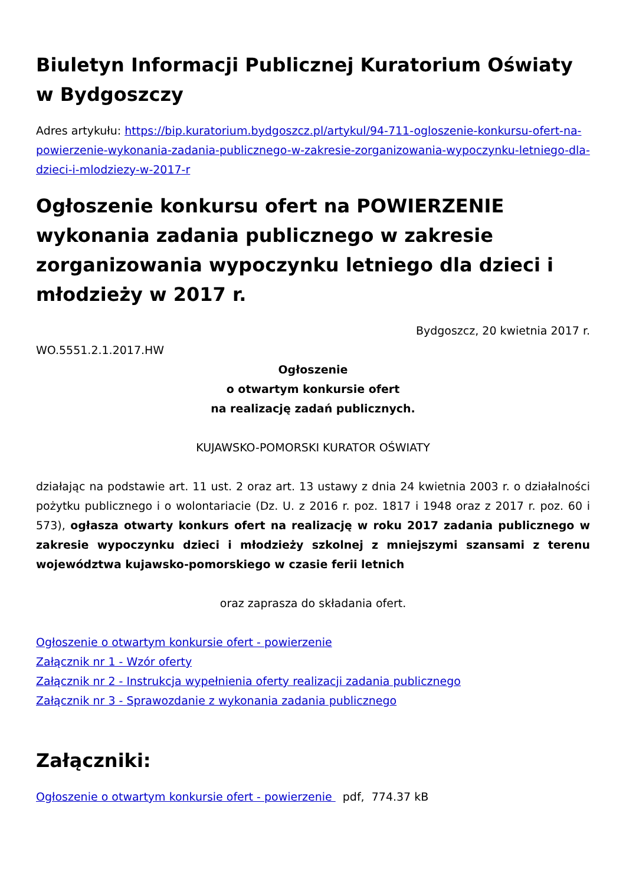Biuletyn Informacji Publicznej Kuratorium Oświaty w Bydgoszczy
Adres artykułu: https://bip.kuratorium.bydgoszcz.pl/artykul/94-711-ogloszenie-konkursu-ofert-na-powierzenie-wykonania-zadania-publicznego-w-zakresie-zorganizowania-wypoczynku-letniego-dla-dzieci-i-mlodziezy-w-2017-r
Ogłoszenie konkursu ofert na POWIERZENIE wykonania zadania publicznego w zakresie zorganizowania wypoczynku letniego dla dzieci i młodzieży w 2017 r.
Bydgoszcz, 20 kwietnia 2017 r.
WO.5551.2.1.2017.HW
Ogłoszenie
o otwartym konkursie ofert
na realizację zadań publicznych.
KUJAWSKO-POMORSKI KURATOR OŚWIATY
działając na podstawie art. 11 ust. 2 oraz art. 13 ustawy z dnia 24 kwietnia 2003 r. o działalności pożytku publicznego i o wolontariacie (Dz. U. z 2016 r. poz. 1817 i 1948 oraz z 2017 r. poz. 60 i 573), ogłasza otwarty konkurs ofert na realizację w roku 2017 zadania publicznego w zakresie wypoczynku dzieci i młodzieży szkolnej z mniejszymi szansami z terenu województwa kujawsko-pomorskiego w czasie ferii letnich
oraz zaprasza do składania ofert.
Ogłoszenie o otwartym konkursie ofert - powierzenie
Załącznik nr 1 - Wzór oferty
Załącznik nr 2 - Instrukcja wypełnienia oferty realizacji zadania publicznego
Załącznik nr 3 - Sprawozdanie z wykonania zadania publicznego
Załączniki:
Ogłoszenie o otwartym konkursie ofert - powierzenie pdf, 774.37 kB